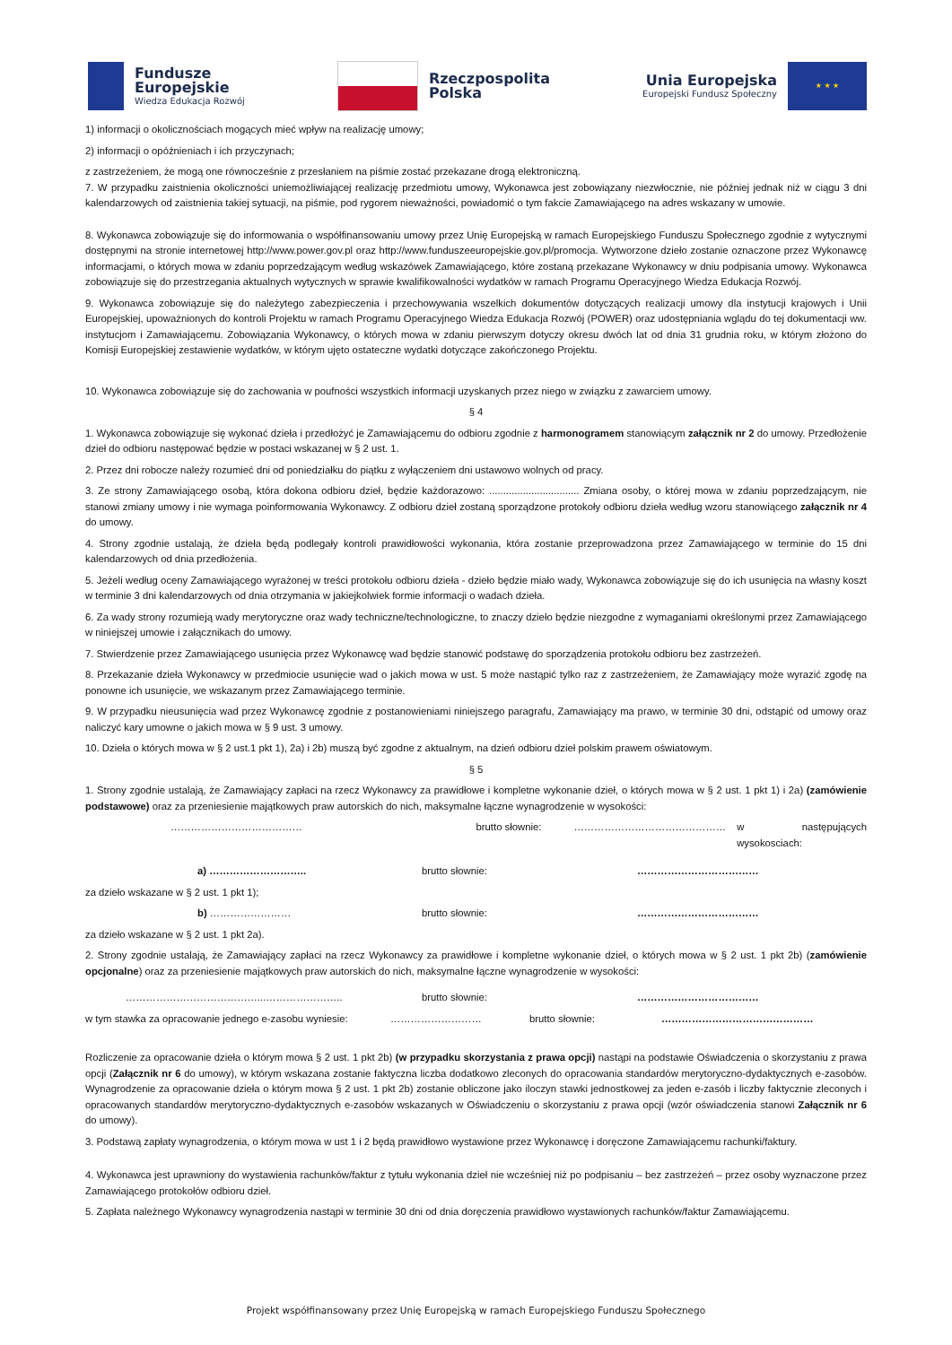Fundusze
Europejskie
Wiedza Edukacja Rozwój
Rzeczpospolita
Polska
Unia Europejska
Europejski Fundusz Społeczny
★ ★ ★
1) informacji o okolicznościach mogących mieć wpływ na realizację umowy;
2) informacji o opóźnieniach i ich przyczynach;
z zastrzeżeniem, że mogą one równocześnie z przesłaniem na piśmie zostać przekazane drogą elektroniczną.
7. W przypadku zaistnienia okoliczności uniemożliwiającej realizację przedmiotu umowy, Wykonawca jest zobowiązany niezwłocznie, nie później jednak niż w ciągu 3 dni kalendarzowych od zaistnienia takiej sytuacji, na piśmie, pod rygorem nieważności, powiadomić o tym fakcie Zamawiającego na adres wskazany w umowie.
8. Wykonawca zobowiązuje się do informowania o współfinansowaniu umowy przez Unię Europejską w ramach Europejskiego Funduszu Społecznego zgodnie z wytycznymi dostępnymi na stronie internetowej http://www.power.gov.pl oraz http://www.funduszeeuropejskie.gov.pl/promocja. Wytworzone dzieło zostanie oznaczone przez Wykonawcę informacjami, o których mowa w zdaniu poprzedzającym według wskazówek Zamawiającego, które zostaną przekazane Wykonawcy w dniu podpisania umowy. Wykonawca zobowiązuje się do przestrzegania aktualnych wytycznych w sprawie kwalifikowalności wydatków w ramach Programu Operacyjnego Wiedza Edukacja Rozwój.
9. Wykonawca zobowiązuje się do należytego zabezpieczenia i przechowywania wszelkich dokumentów dotyczących realizacji umowy dla instytucji krajowych i Unii Europejskiej, upoważnionych do kontroli Projektu w ramach Programu Operacyjnego Wiedza Edukacja Rozwój (POWER) oraz udostępniania wglądu do tej dokumentacji ww. instytucjom i Zamawiającemu. Zobowiązania Wykonawcy, o których mowa w zdaniu pierwszym dotyczy okresu dwóch lat od dnia 31 grudnia roku, w którym złożono do Komisji Europejskiej zestawienie wydatków, w którym ujęto ostateczne wydatki dotyczące zakończonego Projektu.
10. Wykonawca zobowiązuje się do zachowania w poufności wszystkich informacji uzyskanych przez niego w związku z zawarciem umowy.
§ 4
1. Wykonawca zobowiązuje się wykonać dzieła i przedłożyć je Zamawiającemu do odbioru zgodnie z harmonogramem stanowiącym załącznik nr 2 do umowy. Przedłożenie dzieł do odbioru następować będzie w postaci wskazanej w § 2 ust. 1.
2. Przez dni robocze należy rozumieć dni od poniedziałku do piątku z wyłączeniem dni ustawowo wolnych od pracy.
3. Ze strony Zamawiającego osobą, która dokona odbioru dzieł, będzie każdorazowo: ................................ Zmiana osoby, o której mowa w zdaniu poprzedzającym, nie stanowi zmiany umowy i nie wymaga poinformowania Wykonawcy. Z odbioru dzieł zostaną sporządzone protokoły odbioru dzieła według wzoru stanowiącego załącznik nr 4 do umowy.
4. Strony zgodnie ustalają, że dzieła będą podlegały kontroli prawidłowości wykonania, która zostanie przeprowadzona przez Zamawiającego w terminie do 15 dni kalendarzowych od dnia przedłożenia.
5. Jeżeli według oceny Zamawiającego wyrażonej w treści protokołu odbioru dzieła - dzieło będzie miało wady, Wykonawca zobowiązuje się do ich usunięcia na własny koszt w terminie 3 dni kalendarzowych od dnia otrzymania w jakiejkolwiek formie informacji o wadach dzieła.
6. Za wady strony rozumieją wady merytoryczne oraz wady techniczne/technologiczne, to znaczy dzieło będzie niezgodne z wymaganiami określonymi przez Zamawiającego w niniejszej umowie i załącznikach do umowy.
7. Stwierdzenie przez Zamawiającego usunięcia przez Wykonawcę wad będzie stanowić podstawę do sporządzenia protokołu odbioru bez zastrzeżeń.
8. Przekazanie dzieła Wykonawcy w przedmiocie usunięcie wad o jakich mowa w ust. 5 może nastąpić tylko raz z zastrzeżeniem, że Zamawiający może wyrazić zgodę na ponowne ich usunięcie, we wskazanym przez Zamawiającego terminie.
9. W przypadku nieusunięcia wad przez Wykonawcę zgodnie z postanowieniami niniejszego paragrafu, Zamawiający ma prawo, w terminie 30 dni, odstąpić od umowy oraz naliczyć kary umowne o jakich mowa w § 9 ust. 3 umowy.
10. Dzieła o których mowa w § 2 ust.1 pkt 1), 2a) i 2b) muszą być zgodne z aktualnym, na dzień odbioru dzieł polskim prawem oświatowym.
§ 5
1. Strony zgodnie ustalają, że Zamawiający zapłaci na rzecz Wykonawcy za prawidłowe i kompletne wykonanie dzieł, o których mowa w § 2 ust. 1 pkt 1) i 2a) (zamówienie podstawowe) oraz za przeniesienie majątkowych praw autorskich do nich, maksymalne łączne wynagrodzenie w wysokości:
………………………………… brutto słownie: ……………………………………… w następujących wysokosciach:
a) ……………………….. brutto słownie: ………………………………
za dzieło wskazane w § 2 ust. 1 pkt 1);
b) …………………… brutto słownie: ………………………………
za dzieło wskazane w § 2 ust. 1 pkt 2a).
2. Strony zgodnie ustalają, że Zamawiający zapłaci na rzecz Wykonawcy za prawidłowe i kompletne wykonanie dzieł, o których mowa w § 2 ust. 1 pkt 2b) (zamówienie opcjonalne) oraz za przeniesienie majątkowych praw autorskich do nich, maksymalne łączne wynagrodzenie w wysokości:
…………………………………...………………….. brutto słownie: ………………………………
w tym stawka za opracowanie jednego e-zasobu wyniesie: ……………………… brutto słownie: ………………………………………
Rozliczenie za opracowanie dzieła o którym mowa § 2 ust. 1 pkt 2b) (w przypadku skorzystania z prawa opcji) nastąpi na podstawie Oświadczenia o skorzystaniu z prawa opcji (Załącznik nr 6 do umowy), w którym wskazana zostanie faktyczna liczba dodatkowo zleconych do opracowania standardów merytoryczno-dydaktycznych e-zasobów. Wynagrodzenie za opracowanie dzieła o którym mowa § 2 ust. 1 pkt 2b) zostanie obliczone jako iloczyn stawki jednostkowej za jeden e-zasób i liczby faktycznie zleconych i opracowanych standardów merytoryczno-dydaktycznych e-zasobów wskazanych w Oświadczeniu o skorzystaniu z prawa opcji (wzór oświadczenia stanowi Załącznik nr 6 do umowy).
3. Podstawą zapłaty wynagrodzenia, o którym mowa w ust 1 i 2 będą prawidłowo wystawione przez Wykonawcę i doręczone Zamawiającemu rachunki/faktury.
4. Wykonawca jest uprawniony do wystawienia rachunków/faktur z tytułu wykonania dzieł nie wcześniej niż po podpisaniu – bez zastrzeżeń – przez osoby wyznaczone przez Zamawiającego protokołów odbioru dzieł.
5. Zapłata należnego Wykonawcy wynagrodzenia nastąpi w terminie 30 dni od dnia doręczenia prawidłowo wystawionych rachunków/faktur Zamawiającemu.
Projekt współfinansowany przez Unię Europejską w ramach Europejskiego Funduszu Społecznego